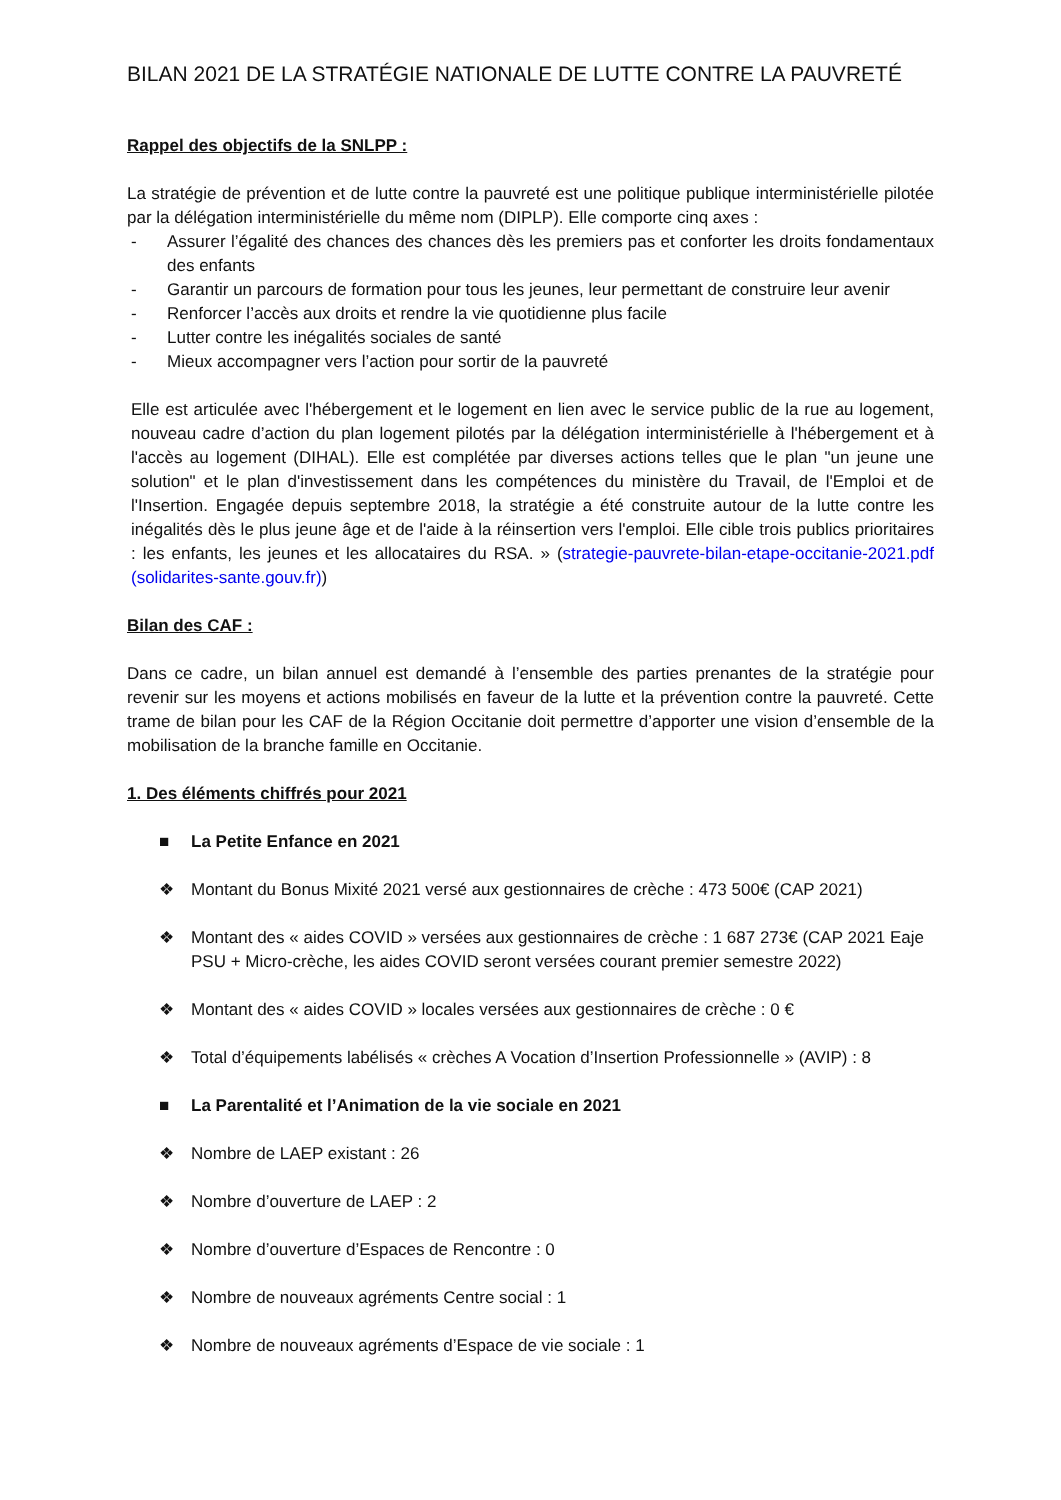BILAN 2021 DE LA STRATÉGIE NATIONALE DE LUTTE CONTRE LA PAUVRETÉ
Rappel des objectifs de la SNLPP :
La stratégie de prévention et de lutte contre la pauvreté est une politique publique interministérielle pilotée par la délégation interministérielle du même nom (DIPLP). Elle comporte cinq axes :
- Assurer l’égalité des chances des chances dès les premiers pas et conforter les droits fondamentaux des enfants
- Garantir un parcours de formation pour tous les jeunes, leur permettant de construire leur avenir
- Renforcer l’accès aux droits et rendre la vie quotidienne plus facile
- Lutter contre les inégalités sociales de santé
- Mieux accompagner vers l’action pour sortir de la pauvreté
Elle est articulée avec l'hébergement et le logement en lien avec le service public de la rue au logement, nouveau cadre d’action du plan logement pilotés par la délégation interministérielle à l'hébergement et à l'accès au logement (DIHAL). Elle est complétée par diverses actions telles que le plan "un jeune une solution" et le plan d'investissement dans les compétences du ministère du Travail, de l'Emploi et de l'Insertion. Engagée depuis septembre 2018, la stratégie a été construite autour de la lutte contre les inégalités dès le plus jeune âge et de l'aide à la réinsertion vers l'emploi. Elle cible trois publics prioritaires : les enfants, les jeunes et les allocataires du RSA. » (strategie-pauvrete-bilan-etape-occitanie-2021.pdf (solidarites-sante.gouv.fr))
Bilan des CAF :
Dans ce cadre, un bilan annuel est demandé à l’ensemble des parties prenantes de la stratégie pour revenir sur les moyens et actions mobilisés en faveur de la lutte et la prévention contre la pauvreté. Cette trame de bilan pour les CAF de la Région Occitanie doit permettre d’apporter une vision d’ensemble de la mobilisation de la branche famille en Occitanie.
1. Des éléments chiffrés pour 2021
■ La Petite Enfance en 2021
❖ Montant du Bonus Mixité 2021 versé aux gestionnaires de crèche : 473 500€ (CAP 2021)
❖ Montant des « aides COVID » versées aux gestionnaires de crèche : 1 687 273€ (CAP 2021 Eaje PSU + Micro-crèche, les aides COVID seront versées courant premier semestre 2022)
❖ Montant des « aides COVID » locales versées aux gestionnaires de crèche : 0 €
❖ Total d’équipements labélisés « crèches A Vocation d’Insertion Professionnelle » (AVIP) : 8
■ La Parentalité et l’Animation de la vie sociale en 2021
❖ Nombre de LAEP existant : 26
❖ Nombre d’ouverture de LAEP : 2
❖ Nombre d’ouverture d’Espaces de Rencontre : 0
❖ Nombre de nouveaux agréments Centre social : 1
❖ Nombre de nouveaux agréments d’Espace de vie sociale : 1